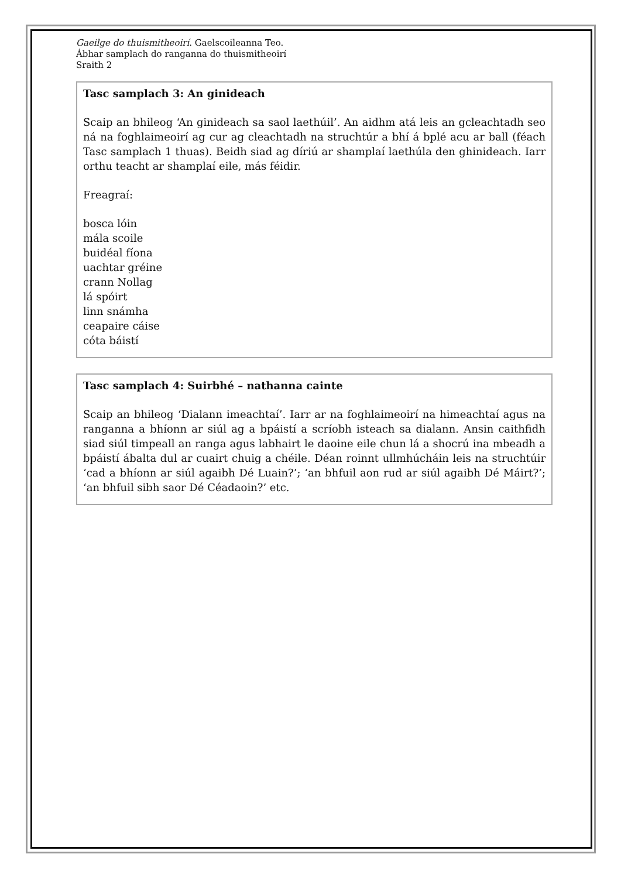Gaeilge do thuismitheoirí. Gaelscoileanna Teo.
Ábhar samplach do ranganna do thuismitheoirí
Sraith 2
Tasc samplach 3: An ginideach
Scaip an bhileog ‘An ginideach sa saol laethúil’. An aidhm atá leis an gcleachtadh seo ná na foghlaimeoirí ag cur ag cleachtadh na struchtúr a bhí á bplé acu ar ball (féach Tasc samplach 1 thuas). Beidh siad ag díriú ar shamplaí laethúla den ghinideach. Iarr orthu teacht ar shamplaí eile, más féidir.
Freagraí:
bosca lóin
mála scoile
buidéal fíona
uachtar gréine
crann Nollag
lá spóirt
linn snámha
ceapaire cáise
cóta báistí
Tasc samplach 4: Suirbhé – nathanna cainte
Scaip an bhileog ‘Dialann imeachtaí’. Iarr ar na foghlaimeoirí na himeachtaí agus na ranganna a bhíonn ar siúl ag a bpáistí a scríobh isteach sa dialann. Ansin caithfidh siad siúl timpeall an ranga agus labhairt le daoine eile chun lá a shocrú ina mbeadh a bpáistí ábalta dul ar cuairt chuig a chéile. Déan roinnt ullmhúcháin leis na struchtúir ‘cad a bhíonn ar siúl agaibh Dé Luain?’; ‘an bhfuil aon rud ar siúl agaibh Dé Máirt?’; ‘an bhfuil sibh saor Dé Céadaoin?’ etc.